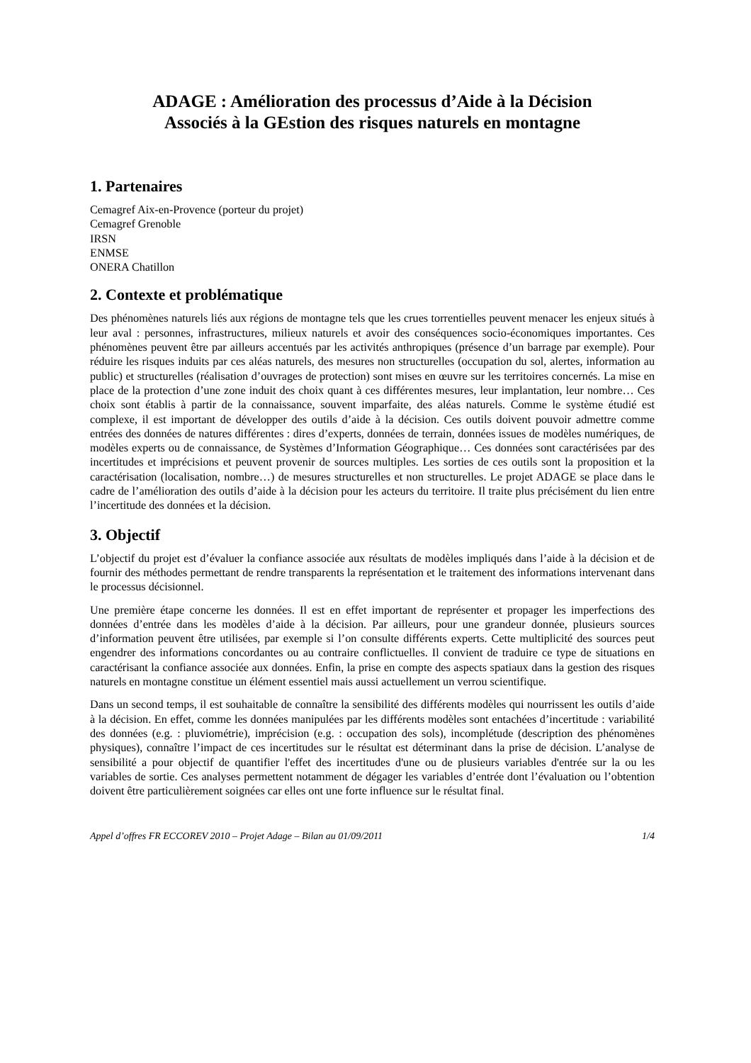ADAGE : Amélioration des processus d’Aide à la Décision
Associés à la GEstion des risques naturels en montagne
1. Partenaires
Cemagref Aix-en-Provence (porteur du projet)
Cemagref Grenoble
IRSN
ENMSE
ONERA Chatillon
2. Contexte et problématique
Des phénomènes naturels liés aux régions de montagne tels que les crues torrentielles peuvent menacer les enjeux situés à leur aval : personnes, infrastructures, milieux naturels et avoir des conséquences socio-économiques importantes. Ces phénomènes peuvent être par ailleurs accentués par les activités anthropiques (présence d’un barrage par exemple). Pour réduire les risques induits par ces aléas naturels, des mesures non structurelles (occupation du sol, alertes, information au public) et structurelles (réalisation d’ouvrages de protection) sont mises en œuvre sur les territoires concernés. La mise en place de la protection d’une zone induit des choix quant à ces différentes mesures, leur implantation, leur nombre… Ces choix sont établis à partir de la connaissance, souvent imparfaite, des aléas naturels. Comme le système étudié est complexe, il est important de développer des outils d’aide à la décision. Ces outils doivent pouvoir admettre comme entrées des données de natures différentes : dires d’experts, données de terrain, données issues de modèles numériques, de modèles experts ou de connaissance, de Systèmes d’Information Géographique… Ces données sont caractérisées par des incertitudes et imprécisions et peuvent provenir de sources multiples. Les sorties de ces outils sont la proposition et la caractérisation (localisation, nombre…) de mesures structurelles et non structurelles. Le projet ADAGE se place dans le cadre de l’amélioration des outils d’aide à la décision pour les acteurs du territoire. Il traite plus précisément du lien entre l’incertitude des données et la décision.
3. Objectif
L’objectif du projet est d’évaluer la confiance associée aux résultats de modèles impliqués dans l’aide à la décision et de fournir des méthodes permettant de rendre transparents la représentation et le traitement des informations intervenant dans le processus décisionnel.
Une première étape concerne les données. Il est en effet important de représenter et propager les imperfections des données d’entrée dans les modèles d’aide à la décision. Par ailleurs, pour une grandeur donnée, plusieurs sources d’information peuvent être utilisées, par exemple si l’on consulte différents experts. Cette multiplicité des sources peut engendrer des informations concordantes ou au contraire conflictuelles. Il convient de traduire ce type de situations en caractérisant la confiance associée aux données. Enfin, la prise en compte des aspects spatiaux dans la gestion des risques naturels en montagne constitue un élément essentiel mais aussi actuellement un verrou scientifique.
Dans un second temps, il est souhaitable de connaître la sensibilité des différents modèles qui nourrissent les outils d’aide à la décision. En effet, comme les données manipulées par les différents modèles sont entachées d’incertitude : variabilité des données (e.g. : pluviométrie), imprécision (e.g. : occupation des sols), incomplétude (description des phénomènes physiques), connaître l’impact de ces incertitudes sur le résultat est déterminant dans la prise de décision. L’analyse de sensibilité a pour objectif de quantifier l'effet des incertitudes d'une ou de plusieurs variables d'entrée sur la ou les variables de sortie. Ces analyses permettent notamment de dégager les variables d’entrée dont l’évaluation ou l’obtention doivent être particulièrement soignées car elles ont une forte influence sur le résultat final.
Appel d’offres FR ECCOREV 2010 – Projet Adage – Bilan au 01/09/2011 1/4